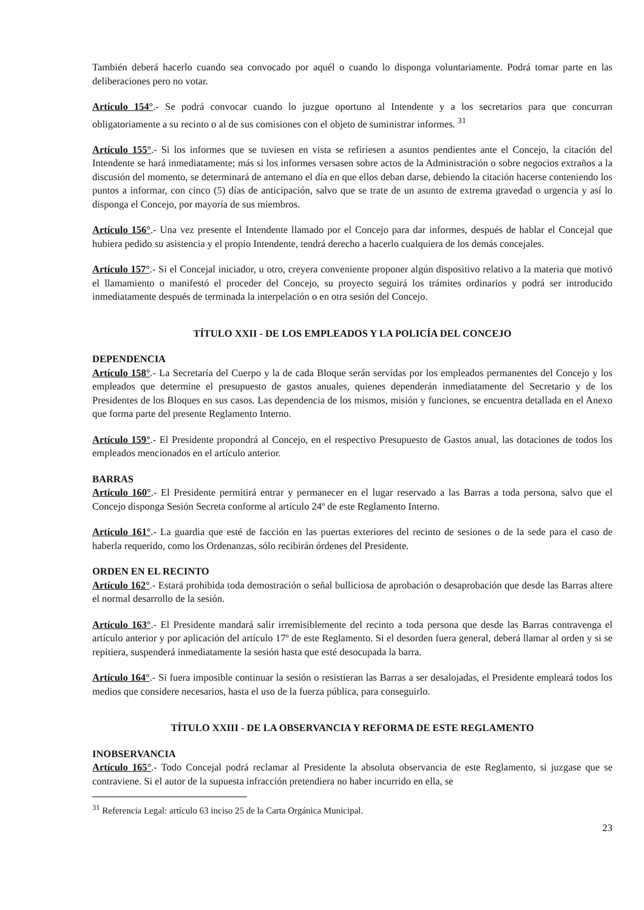También deberá hacerlo cuando sea convocado por aquél o cuando lo disponga voluntariamente. Podrá tomar parte en las deliberaciones pero no votar.
Artículo 154°.- Se podrá convocar cuando lo juzgue oportuno al Intendente y a los secretarios para que concurran obligatoriamente a su recinto o al de sus comisiones con el objeto de suministrar informes. <sup>31</sup>
Artículo 155°.- Si los informes que se tuviesen en vista se refiriesen a asuntos pendientes ante el Concejo, la citación del Intendente se hará inmediatamente; más si los informes versasen sobre actos de la Administración o sobre negocios extraños a la discusión del momento, se determinará de antemano el día en que ellos deban darse, debiendo la citación hacerse conteniendo los puntos a informar, con cinco (5) días de anticipación, salvo que se trate de un asunto de extrema gravedad o urgencia y así lo disponga el Concejo, por mayoría de sus miembros.
Artículo 156°.- Una vez presente el Intendente llamado por el Concejo para dar informes, después de hablar el Concejal que hubiera pedido su asistencia y el propio Intendente, tendrá derecho a hacerlo cualquiera de los demás concejales.
Artículo 157°.- Si el Concejal iniciador, u otro, creyera conveniente proponer algún dispositivo relativo a la materia que motivó el llamamiento o manifestó el proceder del Concejo, su proyecto seguirá los trámites ordinarios y podrá ser introducido inmediatamente después de terminada la interpelación o en otra sesión del Concejo.
TÍTULO XXII - DE LOS EMPLEADOS Y LA POLICÍA DEL CONCEJO
DEPENDENCIA
Artículo 158°.- La Secretaría del Cuerpo y la de cada Bloque serán servidas por los empleados permanentes del Concejo y los empleados que determine el presupuesto de gastos anuales, quienes dependerán inmediatamente del Secretario y de los Presidentes de los Bloques en sus casos. Las dependencia de los mismos, misión y funciones, se encuentra detallada en el Anexo que forma parte del presente Reglamento Interno.
Artículo 159°.- El Presidente propondrá al Concejo, en el respectivo Presupuesto de Gastos anual, las dotaciones de todos los empleados mencionados en el artículo anterior.
BARRAS
Artículo 160°.- El Presidente permitirá entrar y permanecer en el lugar reservado a las Barras a toda persona, salvo que el Concejo disponga Sesión Secreta conforme al artículo 24º de este Reglamento Interno.
Artículo 161°.- La guardia que esté de facción en las puertas exteriores del recinto de sesiones o de la sede para el caso de haberla requerido, como los Ordenanzas, sólo recibirán órdenes del Presidente.
ORDEN EN EL RECINTO
Artículo 162°.- Estará prohibida toda demostración o señal bulliciosa de aprobación o desaprobación que desde las Barras altere el normal desarrollo de la sesión.
Artículo 163°.- El Presidente mandará salir irremisiblemente del recinto a toda persona que desde las Barras contravenga el artículo anterior y por aplicación del artículo 17º de este Reglamento. Si el desorden fuera general, deberá llamar al orden y si se repitiera, suspenderá inmediatamente la sesión hasta que esté desocupada la barra.
Artículo 164°.- Si fuera imposible continuar la sesión o resistieran las Barras a ser desalojadas, el Presidente empleará todos los medios que considere necesarios, hasta el uso de la fuerza pública, para conseguirlo.
TÍTULO XXIII - DE LA OBSERVANCIA Y REFORMA DE ESTE REGLAMENTO
INOBSERVANCIA
Artículo 165°.- Todo Concejal podrá reclamar al Presidente la absoluta observancia de este Reglamento, si juzgase que se contraviene. Si el autor de la supuesta infracción pretendiera no haber incurrido en ella, se
<sup>31</sup> Referencia Legal: artículo 63 inciso 25 de la Carta Orgánica Municipal.
23